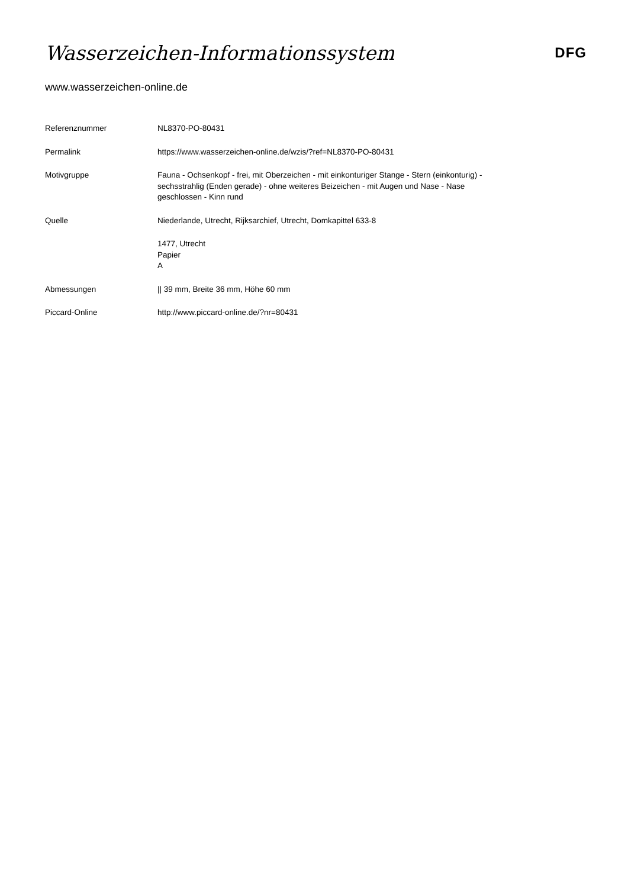Wasserzeichen-Informationssystem
DFG
www.wasserzeichen-online.de
| Referenznummer | NL8370-PO-80431 |
| Permalink | https://www.wasserzeichen-online.de/wzis/?ref=NL8370-PO-80431 |
| Motivgruppe | Fauna - Ochsenkopf - frei, mit Oberzeichen - mit einkonturiger Stange - Stern (einkonturig) - sechsstrahlig (Enden gerade) - ohne weiteres Beizeichen - mit Augen und Nase - Nase geschlossen - Kinn rund |
| Quelle | Niederlande, Utrecht, Rijksarchief, Utrecht, Domkapittel 633-8 |
| | 1477, Utrecht Papier A |
| Abmessungen | // 39 mm, Breite 36 mm, Höhe 60 mm |
| Piccard-Online | http://www.piccard-online.de/?nr=80431 |